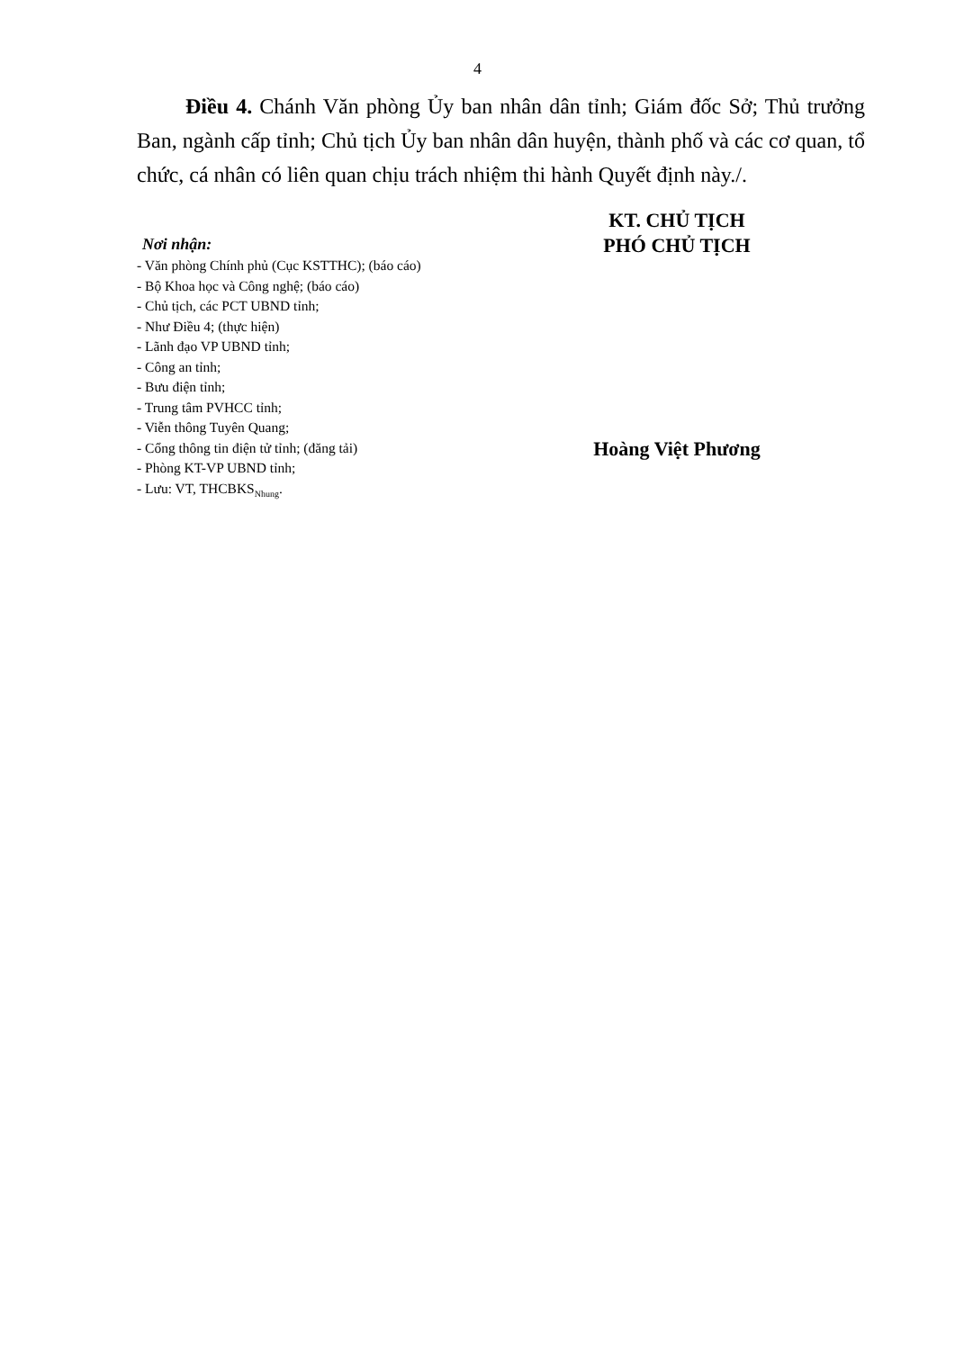4
Điều 4. Chánh Văn phòng Ủy ban nhân dân tỉnh; Giám đốc Sở; Thủ trưởng Ban, ngành cấp tỉnh; Chủ tịch Ủy ban nhân dân huyện, thành phố và các cơ quan, tổ chức, cá nhân có liên quan chịu trách nhiệm thi hành Quyết định này./.
Nơi nhận:
- Văn phòng Chính phủ (Cục KSTTHC); (báo cáo)
- Bộ Khoa học và Công nghệ; (báo cáo)
- Chủ tịch, các PCT UBND tỉnh;
- Như Điều 4; (thực hiện)
- Lãnh đạo VP UBND tỉnh;
- Công an tỉnh;
- Bưu điện tỉnh;
- Trung tâm PVHCC tỉnh;
- Viễn thông Tuyên Quang;
- Cổng thông tin điện tử tỉnh; (đăng tải)
- Phòng KT-VP UBND tỉnh;
- Lưu: VT, THCBKS<sub>Nhung</sub>.
KT. CHỦ TỊCH
PHÓ CHỦ TỊCH
Hoàng Việt Phương